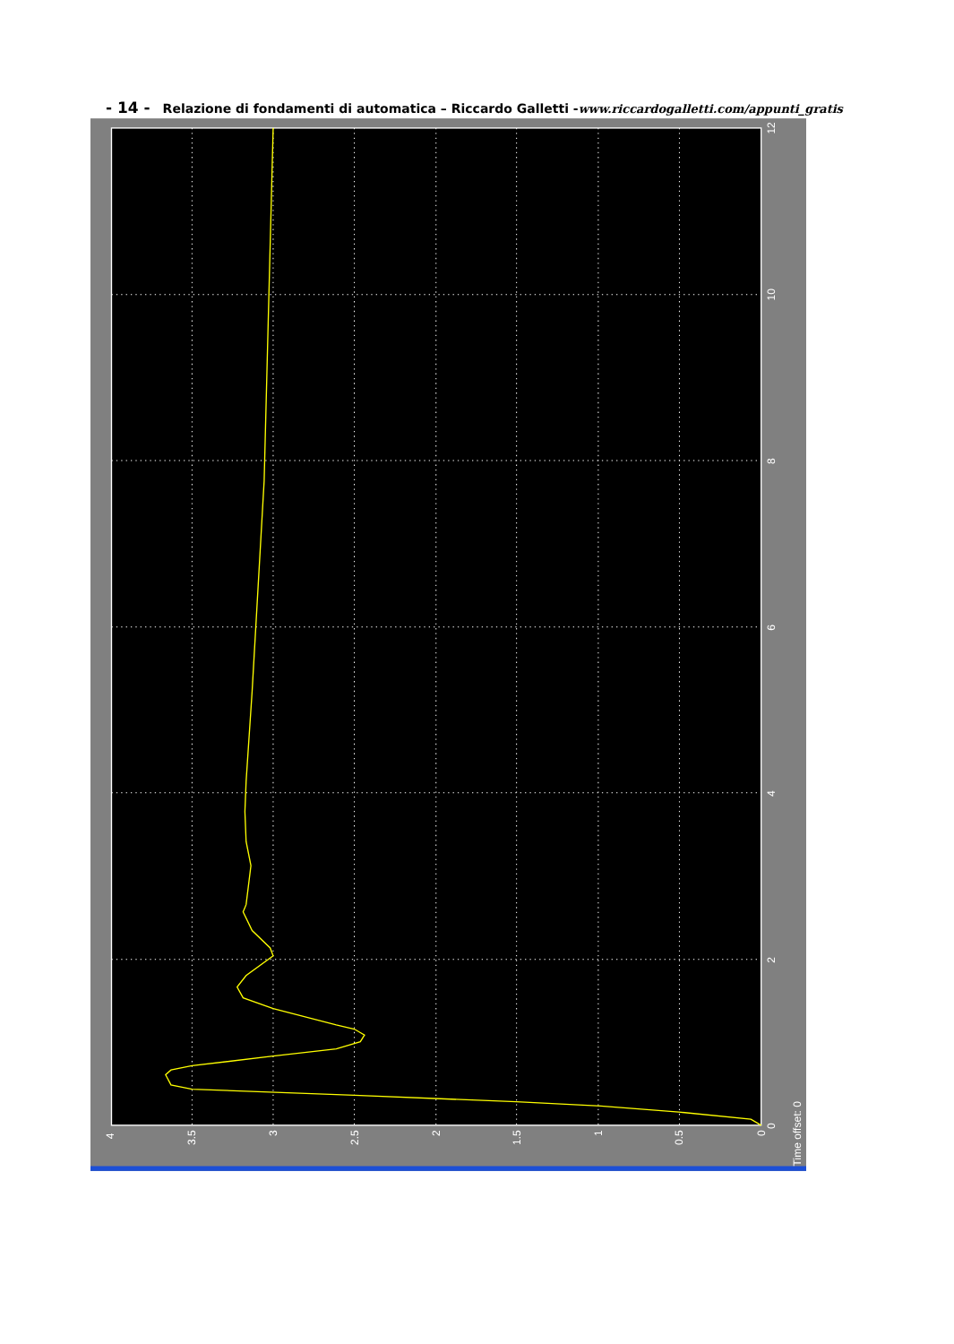- 14 - Relazione di fondamenti di automatica – Riccardo Galletti - www.riccardogalletti.com/appunti_gratis
4
3.5
3
2.5
2
1.5
1
0.5
0
0
2
4
6
8
10
12
Time offset: 0